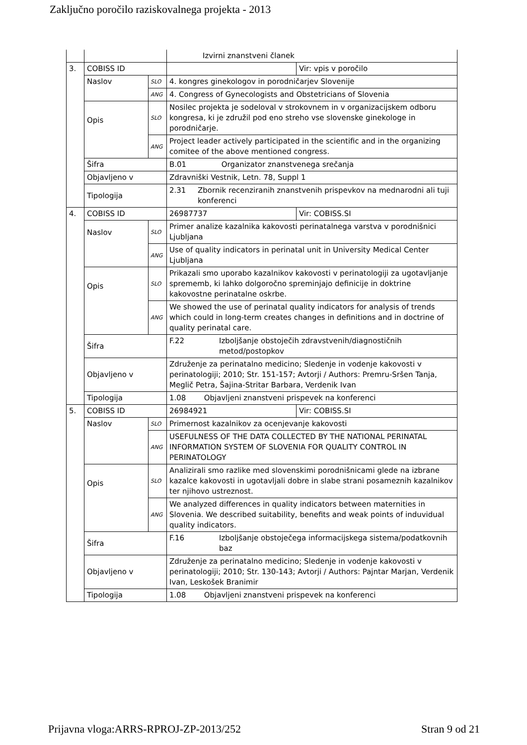Zaključno poročilo raziskovalnega projekta - 2013
| | | | Izvirni znanstveni članek | |
| 3. | COBISS ID | | | Vir: vpis v poročilo |
| | Naslov | SLO | 4. kongres ginekologov in porodničarjev Slovenije | |
| | | ANG | 4. Congress of Gynecologists and Obstetricians of Slovenia | |
| | Opis | SLO | Nosilec projekta je sodeloval v strokovnem in v organizacijskem odboru kongresa, ki je združil pod eno streho vse slovenske ginekologe in porodničarje. | |
| | | ANG | Project leader actively participated in the scientific and in the organizing comitee of the above mentioned congress. | |
| | Šifra | | B.01 Organizator znanstvenega srečanja | |
| | Objavljeno v | | Zdravniški Vestnik, Letn. 78, Suppl 1 | |
| | Tipologija | | 2.31 Zbornik recenziranih znanstvenih prispevkov na mednarodni ali tuji konferenci | |
| 4. | COBISS ID | | 26987737 | Vir: COBISS.SI |
| | Naslov | SLO | Primer analize kazalnika kakovosti perinatalnega varstva v porodnišnici Ljubljana | |
| | | ANG | Use of quality indicators in perinatal unit in University Medical Center Ljubljana | |
| | Opis | SLO | Prikazali smo uporabo kazalnikov kakovosti v perinatologiji za ugotavljanje sprememb, ki lahko dolgoročno spreminjajo definicije in doktrine kakovostne perinatalne oskrbe. | |
| | | ANG | We showed the use of perinatal quality indicators for analysis of trends which could in long-term creates changes in definitions and in doctrine of quality perinatal care. | |
| | Šifra | | F.22 Izboljšanje obstoječih zdravstvenih/diagnostičnih metod/postopkov | |
| | Objavljeno v | | Združenje za perinatalno medicino; Sledenje in vodenje kakovosti v perinatologiji; 2010; Str. 151-157; Avtorji / Authors: Premru-Sršen Tanja, Meglič Petra, Šajina-Stritar Barbara, Verdenik Ivan | |
| | Tipologija | | 1.08 Objavljeni znanstveni prispevek na konferenci | |
| 5. | COBISS ID | | 26984921 | Vir: COBISS.SI |
| | Naslov | SLO | Primernost kazalnikov za ocenjevanje kakovosti | |
| | | ANG | USEFULNESS OF THE DATA COLLECTED BY THE NATIONAL PERINATAL INFORMATION SYSTEM OF SLOVENIA FOR QUALITY CONTROL IN PERINATOLOGY | |
| | Opis | SLO | Analizirali smo razlike med slovenskimi porodnišnicami glede na izbrane kazalce kakovosti in ugotavljali dobre in slabe strani posameznih kazalnikov ter njihovo ustreznost. | |
| | | ANG | We analyzed differences in quality indicators between maternities in Slovenia. We described suitability, benefits and weak points of induvidual quality indicators. | |
| | Šifra | | F.16 Izboljšanje obstoječega informacijskega sistema/podatkovnih baz | |
| | Objavljeno v | | Združenje za perinatalno medicino; Sledenje in vodenje kakovosti v perinatologiji; 2010; Str. 130-143; Avtorji / Authors: Pajntar Marjan, Verdenik Ivan, Leskošek Branimir | |
| | Tipologija | | 1.08 Objavljeni znanstveni prispevek na konferenci | |
Prijavna vloga:ARRS-RPROJ-ZP-2013/252 Stran 9 od 21